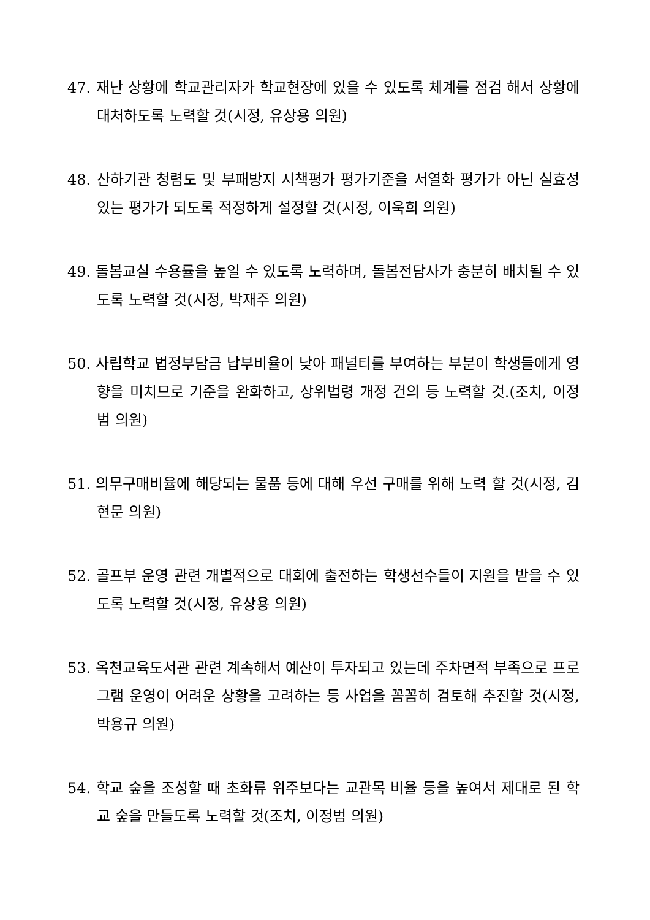47. 재난 상황에 학교관리자가 학교현장에 있을 수 있도록 체계를 점검 해서 상황에 대처하도록 노력할 것(시정, 유상용 의원)
48. 산하기관 청렴도 및 부패방지 시책평가 평가기준을 서열화 평가가 아닌 실효성 있는 평가가 되도록 적정하게 설정할 것(시정, 이욱희 의원)
49. 돌봄교실 수용률을 높일 수 있도록 노력하며, 돌봄전담사가 충분히 배치될 수 있도록 노력할 것(시정, 박재주 의원)
50. 사립학교 법정부담금 납부비율이 낮아 패널티를 부여하는 부분이 학생들에게 영향을 미치므로 기준을 완화하고, 상위법령 개정 건의 등 노력할 것.(조치, 이정범 의원)
51. 의무구매비율에 해당되는 물품 등에 대해 우선 구매를 위해 노력 할 것(시정, 김현문 의원)
52. 골프부 운영 관련 개별적으로 대회에 출전하는 학생선수들이 지원을 받을 수 있도록 노력할 것(시정, 유상용 의원)
53. 옥천교육도서관 관련 계속해서 예산이 투자되고 있는데 주차면적 부족으로 프로그램 운영이 어려운 상황을 고려하는 등 사업을 꼼꼼히 검토해 추진할 것(시정, 박용규 의원)
54. 학교 숲을 조성할 때 초화류 위주보다는 교관목 비율 등을 높여서 제대로 된 학교 숲을 만들도록 노력할 것(조치, 이정범 의원)